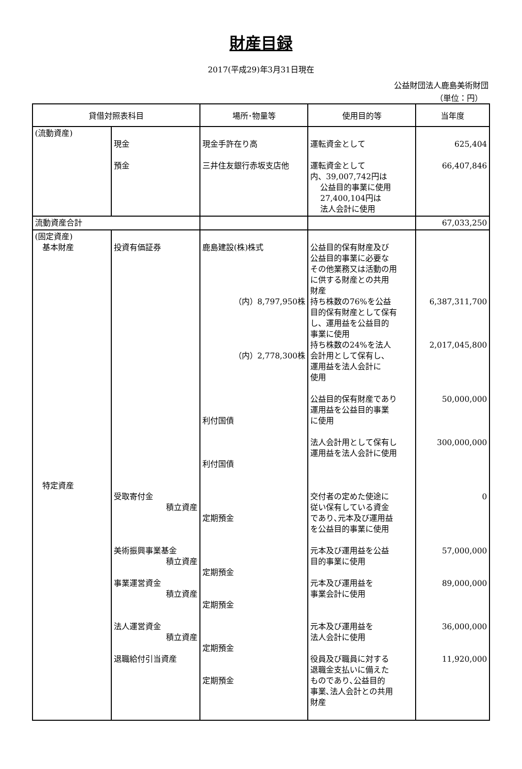財産目録
2017(平成29)年3月31日現在
公益財団法人鹿島美術財団
（単位：円）
| 貸借対照表科目 | | 場所･物量等 | 使用目的等 | 当年度 |
| --- | --- | --- | --- | --- |
| (流動資産) | 現金 預金 | 現金手許在り高 三井住友銀行赤坂支店他 | 運転資金として 運転資金として 内、39,007,742円は 公益目的事業に使用 27,400,104円は 法人会計に使用 | 625,404 66,407,846 |
| 流動資産合計 | | | | 67,033,250 |
| (固定資産) 基本財産 特定資産 | 投資有価証券 受取寄付金 積立資産 美術振興事業基金 積立資産 事業運営資金 積立資産 法人運営資金 積立資産 退職給付引当資産 | 鹿島建設(株)株式 （内）8,797,950株 （内）2,778,300株 利付国債 利付国債 定期預金 定期預金 定期預金 定期預金 定期預金 | 公益目的保有財産及び 公益目的事業に必要な その他業務又は活動の用 に供する財産との共用 財産 持ち株数の76%を公益 目的保有財産として保有 し、運用益を公益目的 事業に使用 持ち株数の24%を法人 会計用として保有し、 運用益を法人会計に 使用 公益目的保有財産であり 運用益を公益目的事業 に使用 法人会計用として保有し 運用益を法人会計に使用 交付者の定めた使途に 従い保有している資金 であり､元本及び運用益 を公益目的事業に使用 元本及び運用益を公益 目的事業に使用 元本及び運用益を 事業会計に使用 元本及び運用益を 法人会計に使用 役員及び職員に対する 退職金支払いに備えた ものであり､公益目的 事業､法人会計との共用 財産 | 6,387,311,700 2,017,045,800 50,000,000 300,000,000 0 57,000,000 89,000,000 36,000,000 11,920,000 |